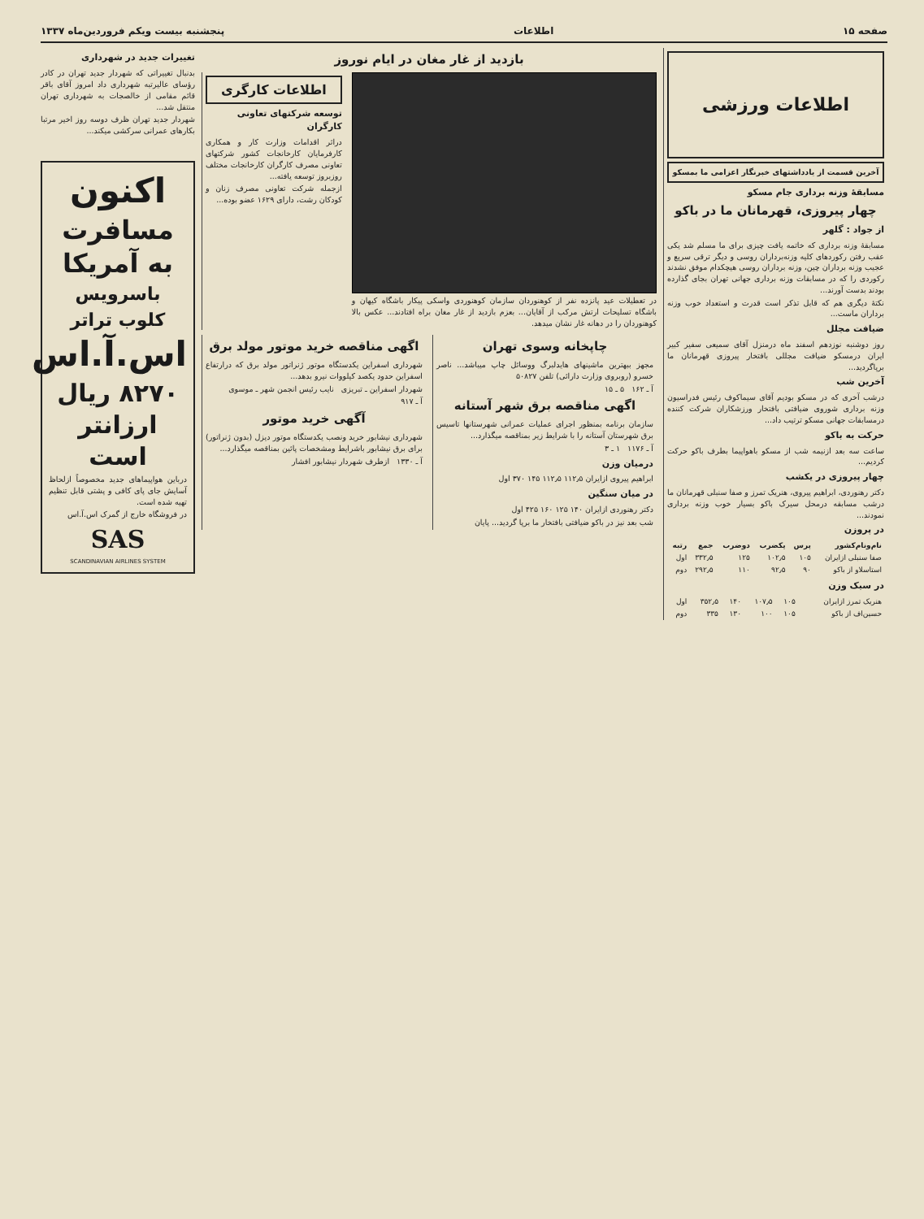صفحه ۱۵ اطلاعات پنجشنبه بیست ویکم فروردین‌ماه ۱۳۳۷
اطلاعات ورزشی
آخرین قسمت از یادداشتهای خبرنگار اعزامی ما بمسکو
مسابقهٔ وزنه برداری جام مسکو
چهار پیروزی، قهرمانان ما در باکو
از جواد : گلهر
مسابقهٔ وزنه برداری که خاتمه یافت چیزی برای ما مسلم شد یکی عقب رفتن رکوردهای کلیه وزنه‌برداران روسی و دیگر ترقی سریع و عجیب وزنه برداران چین، وزنه برداران روسی هیچکدام موفق نشدند رکوردی را که در مسابقات وزنه برداری جهانی تهران بجای گذارده بودند بدست آورند...
نکتهٔ دیگری هم که قابل تذکر است قدرت و استعداد خوب وزنه برداران ماست...
ضیافت مجلل
روز دوشنبه نوزدهم اسفند ماه درمنزل آقای سمیعی سفیر کبیر ایران درمسکو ضیافت مجللی بافتخار پیروزی قهرمانان ما برپاگردید...
آخرین شب
درشب آخری که در مسکو بودیم آقای سیماکوف رئیس فدراسیون وزنه برداری شوروی ضیافتی بافتخار ورزشکاران شرکت کننده درمسابقات جهانی مسکو ترتیب داد...
حرکت به باکو
ساعت سه بعد ازنیمه شب از مسکو باهواپیما بطرف باکو حرکت کردیم...
چهار پیروزی در یکشب
دکتر رهنوردی، ابراهیم پیروی، هنریک تمرز و صفا سنبلی قهرمانان ما درشب مسابقه درمحل سیرک باکو بسیار خوب وزنه برداری نمودند...
در پروزن
| نام‌ونام‌کشور | پرس | یکضرب | دوضرب | جمع | رتبه |
| --- | --- | --- | --- | --- | --- |
| صفا سنبلی ازایران | ۱۰۵ | ۱۰۲٫۵ | ۱۲۵ | ۳۳۲٫۵ | اول |
| استاسلاو از باکو | ۹۰ | ۹۲٫۵ | ۱۱۰ | ۲۹۲٫۵ | دوم |
در سبک وزن
| هنریک تمرز ازایران | ۱۰۵ | ۱۰۷٫۵ | ۱۴۰ | ۳۵۲٫۵ | اول |
| حسین‌اف از باکو | ۱۰۵ | ۱۰۰ | ۱۳۰ | ۳۳۵ | دوم |
بازدید از غار مغان در ایام نوروز
در تعطیلات عید پانزده نفر از کوهنوردان سازمان کوهنوردی واسکی پیکار باشگاه کیهان و باشگاه تسلیحات ارتش مرکب از آقایان... بعزم بازدید از غار مغان براه افتادند... عکس بالا کوهنوردان را در دهانه غار نشان میدهد.
اطلاعات کارگری
توسعه شرکتهای تعاونی کارگران
دراثر اقدامات وزارت کار و همکاری کارفرمایان کارخانجات کشور شرکتهای تعاونی مصرف کارگران کارخانجات مختلف روزبروز توسعه یافته...
ازجمله شرکت تعاونی مصرف زنان و کودکان رشت، دارای ۱۶۲۹ عضو بوده...
چاپخانه وسوی تهران
مجهز ببهترین ماشینهای هایدلبرگ ووسائل چاپ میباشد... ناصر خسرو (روبروی وزارت دارائی) تلفن ۵۰۸۲۷
آ ـ ۱۶۲ ۵ ـ ۱۵
اگهی مناقصه برق شهر آستانه
سازمان برنامه بمنظور اجرای عملیات عمرانی شهرستانها تاسیس برق شهرستان آستانه را با شرایط زیر بمناقصه میگذارد...
آ ـ ۱۱۷۶ ۱ ـ ۳
درمیان وزن
ابراهیم پیروی ازایران ۱۱۲٫۵ ۱۱۲٫۵ ۱۴۵ ۳۷۰ اول
در میان سنگین
دکتر رهنوردی ازایران ۱۴۰ ۱۲۵ ۱۶۰ ۴۲۵ اول
شب بعد نیز در باکو ضیافتی بافتخار ما برپا گردید... پایان
اگهی مناقصه خرید موتور مولد برق
شهرداری اسفراین یکدستگاه موتور ژنراتور مولد برق که درارتفاع اسفراین حدود یکصد کیلووات نیرو بدهد...
شهردار اسفراین ـ تبریزی نایب رئیس انجمن شهر ـ موسوی
آ ـ ۹۱۷
آگهی خرید موتور
شهرداری نیشابور خرید ونصب یکدستگاه موتور دیزل (بدون ژنراتور) برای برق نیشابور باشرایط ومشخصات پائین بمناقصه میگذارد...
آ ـ ۱۳۳۰ ازطرف شهردار نیشابور افشار
تغییرات جدید در شهرداری
بدنبال تغییراتی که شهردار جدید تهران در کادر رؤسای عالیرتبه شهرداری داد امروز آقای باقر قائم مقامی از خالصجات به شهرداری تهران منتقل شد...
شهردار جدید تهران ظرف دوسه روز اخیر مرتبا بکارهای عمرانی سرکشی میکند...
اکنون
مسافرت به آمریکا
باسرویس کلوب تراتر
اس.آ.اس
۸۲۷۰ ریال ارزانتر است
درباین هواپیماهای جدید مخصوصاً ازلحاظ آسایش جای پای کافی و پشتی قابل تنظیم تهیه شده است.
در فروشگاه خارج از گمرک اس.آ.اس
SAS
SCANDINAVIAN AIRLINES SYSTEM